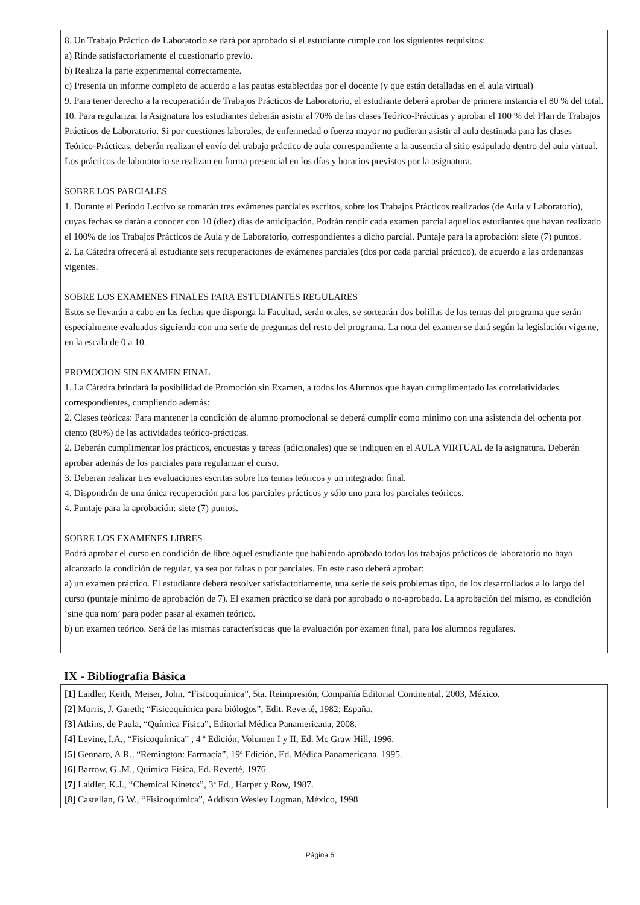8. Un Trabajo Práctico de Laboratorio se dará por aprobado si el estudiante cumple con los siguientes requisitos:
a) Rinde satisfactoriamente el cuestionario previo.
b) Realiza la parte experimental correctamente.
c) Presenta un informe completo de acuerdo a las pautas establecidas por el docente (y que están detalladas en el aula virtual)
9. Para tener derecho a la recuperación de Trabajos Prácticos de Laboratorio, el estudiante deberá aprobar de primera instancia el 80 % del total.
10. Para regularizar la Asignatura los estudiantes deberán asistir al 70% de las clases Teórico-Prácticas y aprobar el 100 % del Plan de Trabajos Prácticos de Laboratorio. Si por cuestiones laborales, de enfermedad o fuerza mayor no pudieran asistir al aula destinada para las clases Teórico-Prácticas, deberán realizar el envío del trabajo práctico de aula correspondiente a la ausencia al sitio estipulado dentro del aula virtual. Los prácticos de laboratorio se realizan en forma presencial en los días y horarios previstos por la asignatura.
SOBRE LOS PARCIALES
1. Durante el Período Lectivo se tomarán tres exámenes parciales escritos, sobre los Trabajos Prácticos realizados (de Aula y Laboratorio), cuyas fechas se darán a conocer con 10 (diez) días de anticipación. Podrán rendir cada examen parcial aquellos estudiantes que hayan realizado el 100% de los Trabajos Prácticos de Aula y de Laboratorio, correspondientes a dicho parcial. Puntaje para la aprobación: siete (7) puntos.
2. La Cátedra ofrecerá al estudiante seis recuperaciones de exámenes parciales (dos por cada parcial práctico), de acuerdo a las ordenanzas vigentes.
SOBRE LOS EXAMENES FINALES PARA ESTUDIANTES REGULARES
Estos se llevarán a cabo en las fechas que disponga la Facultad, serán orales, se sortearán dos bolillas de los temas del programa que serán especialmente evaluados siguiendo con una serie de preguntas del resto del programa. La nota del examen se dará según la legislación vigente, en la escala de 0 a 10.
PROMOCION SIN EXAMEN FINAL
1. La Cátedra brindará la posibilidad de Promoción sin Examen, a todos los Alumnos que hayan cumplimentado las correlatividades correspondientes, cumpliendo además:
2. Clases teóricas: Para mantener la condición de alumno promocional se deberá cumplir como mínimo con una asistencia del ochenta por ciento (80%) de las actividades teórico-prácticas.
2. Deberán cumplimentar los prácticos, encuestas y tareas (adicionales) que se indiquen en el AULA VIRTUAL de la asignatura. Deberán aprobar además de los parciales para regularizar el curso.
3. Deberan realizar tres evaluaciones escritas sobre los temas teóricos y un integrador final.
4. Dispondrán de una única recuperación para los parciales prácticos y sólo uno para los parciales teóricos.
4. Puntaje para la aprobación: siete (7) puntos.
SOBRE LOS EXAMENES LIBRES
Podrá aprobar el curso en condición de libre aquel estudiante que habiendo aprobado todos los trabajos prácticos de laboratorio no haya alcanzado la condición de regular, ya sea por faltas o por parciales. En este caso deberá aprobar:
a) un examen práctico. El estudiante deberá resolver satisfactoriamente, una serie de seis problemas tipo, de los desarrollados a lo largo del curso (puntaje mínimo de aprobación de 7). El examen práctico se dará por aprobado o no-aprobado. La aprobación del mismo, es condición ‘sine qua nom’ para poder pasar al examen teórico.
b) un examen teórico. Será de las mismas características que la evaluación por examen final, para los alumnos regulares.
IX - Bibliografía Básica
[1] Laidler, Keith, Meiser, John, “Fisicoquímica”, 5ta. Reimpresión, Compañía Editorial Continental, 2003, México.
[2] Morris, J. Gareth; “Fisicoquímica para biólogos”, Edit. Reverté, 1982; España.
[3] Atkins, de Paula, “Química Física”, Editorial Médica Panamericana, 2008.
[4] Levine, I.A., “Fisicoquímica” , 4 ª Edición, Volumen I y II, Ed. Mc Graw Hill, 1996.
[5] Gennaro, A.R., “Remington: Farmacia”, 19ª Edición, Ed. Médica Panamericana, 1995.
[6] Barrow, G..M., Química Física, Ed. Reverté, 1976.
[7] Laidler, K.J., “Chemical Kinetcs”, 3ª Ed., Harper y Row, 1987.
[8] Castellan, G.W., “Fisicoquímica”, Addison Wesley Logman, México, 1998
Página 5